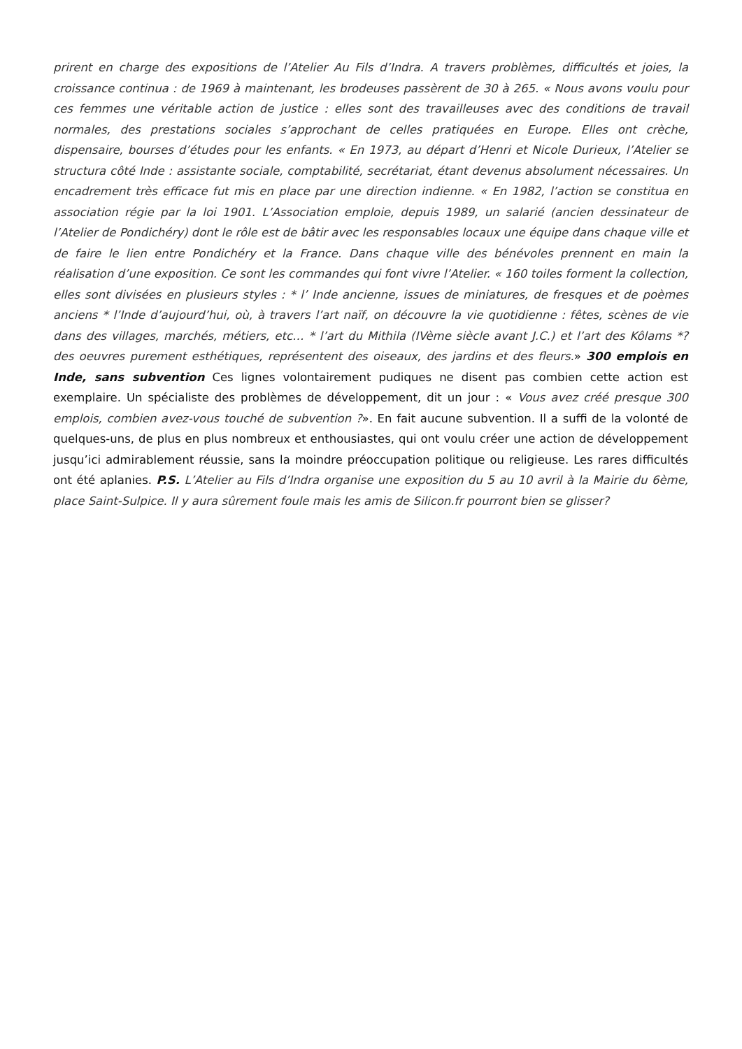prirent en charge des expositions de l’Atelier Au Fils d’Indra. A travers problèmes, difficultés et joies, la croissance continua : de 1969 à maintenant, les brodeuses passèrent de 30 à 265. « Nous avons voulu pour ces femmes une véritable action de justice : elles sont des travailleuses avec des conditions de travail normales, des prestations sociales s’approchant de celles pratiquées en Europe. Elles ont crèche, dispensaire, bourses d’études pour les enfants. « En 1973, au départ d’Henri et Nicole Durieux, l’Atelier se structura côté Inde : assistante sociale, comptabilité, secrétariat, étant devenus absolument nécessaires. Un encadrement très efficace fut mis en place par une direction indienne. « En 1982, l’action se constitua en association régie par la loi 1901. L’Association emploie, depuis 1989, un salarié (ancien dessinateur de l’Atelier de Pondichéry) dont le rôle est de bâtir avec les responsables locaux une équipe dans chaque ville et de faire le lien entre Pondichéry et la France. Dans chaque ville des bénévoles prennent en main la réalisation d’une exposition. Ce sont les commandes qui font vivre l’Atelier. « 160 toiles forment la collection, elles sont divisées en plusieurs styles : * l’ Inde ancienne, issues de miniatures, de fresques et de poèmes anciens * l’Inde d’aujourd’hui, où, à travers l’art naïf, on découvre la vie quotidienne : fêtes, scènes de vie dans des villages, marchés, métiers, etc… * l’art du Mithila (IVème siècle avant J.C.) et l’art des Kôlams *? des oeuvres purement esthétiques, représentent des oiseaux, des jardins et des fleurs.» 300 emplois en Inde, sans subvention Ces lignes volontairement pudiques ne disent pas combien cette action est exemplaire. Un spécialiste des problèmes de développement, dit un jour : « Vous avez créé presque 300 emplois, combien avez-vous touché de subvention ?». En fait aucune subvention. Il a suffi de la volonté de quelques-uns, de plus en plus nombreux et enthousiastes, qui ont voulu créer une action de développement jusqu’ici admirablement réussie, sans la moindre préoccupation politique ou religieuse. Les rares difficultés ont été aplanies. P.S. L’Atelier au Fils d’Indra organise une exposition du 5 au 10 avril à la Mairie du 6ème, place Saint-Sulpice. Il y aura sûrement foule mais les amis de Silicon.fr pourront bien se glisser?